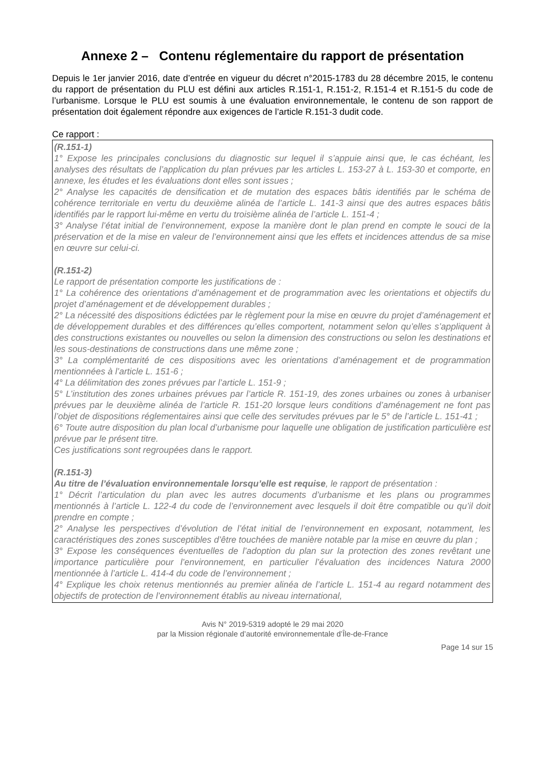Annexe 2 – Contenu réglementaire du rapport de présentation
Depuis le 1er janvier 2016, date d’entrée en vigueur du décret n°2015-1783 du 28 décembre 2015, le contenu du rapport de présentation du PLU est défini aux articles R.151-1, R.151-2, R.151-4 et R.151-5 du code de l’urbanisme. Lorsque le PLU est soumis à une évaluation environnementale, le contenu de son rapport de présentation doit également répondre aux exigences de l’article R.151-3 dudit code.
Ce rapport :
(R.151-1)
1° Expose les principales conclusions du diagnostic sur lequel il s’appuie ainsi que, le cas échéant, les analyses des résultats de l’application du plan prévues par les articles L. 153-27 à L. 153-30 et comporte, en annexe, les études et les évaluations dont elles sont issues ;
2° Analyse les capacités de densification et de mutation des espaces bâtis identifiés par le schéma de cohérence territoriale en vertu du deuxième alinéa de l’article L. 141-3 ainsi que des autres espaces bâtis identifiés par le rapport lui-même en vertu du troisième alinéa de l’article L. 151-4 ;
3° Analyse l’état initial de l’environnement, expose la manière dont le plan prend en compte le souci de la préservation et de la mise en valeur de l’environnement ainsi que les effets et incidences attendus de sa mise en œuvre sur celui-ci.
(R.151-2)
Le rapport de présentation comporte les justifications de :
1° La cohérence des orientations d’aménagement et de programmation avec les orientations et objectifs du projet d’aménagement et de développement durables ;
2° La nécessité des dispositions édictées par le règlement pour la mise en œuvre du projet d’aménagement et de développement durables et des différences qu’elles comportent, notamment selon qu’elles s’appliquent à des constructions existantes ou nouvelles ou selon la dimension des constructions ou selon les destinations et les sous-destinations de constructions dans une même zone ;
3° La complémentarité de ces dispositions avec les orientations d’aménagement et de programmation mentionnées à l’article L. 151-6 ;
4° La délimitation des zones prévues par l’article L. 151-9 ;
5° L’institution des zones urbaines prévues par l’article R. 151-19, des zones urbaines ou zones à urbaniser prévues par le deuxième alinéa de l’article R. 151-20 lorsque leurs conditions d’aménagement ne font pas l’objet de dispositions réglementaires ainsi que celle des servitudes prévues par le 5° de l’article L. 151-41 ;
6° Toute autre disposition du plan local d’urbanisme pour laquelle une obligation de justification particulière est prévue par le présent titre.
Ces justifications sont regroupées dans le rapport.
(R.151-3)
Au titre de l’évaluation environnementale lorsqu’elle est requise, le rapport de présentation :
1° Décrit l’articulation du plan avec les autres documents d’urbanisme et les plans ou programmes mentionnés à l’article L. 122-4 du code de l’environnement avec lesquels il doit être compatible ou qu’il doit prendre en compte ;
2° Analyse les perspectives d’évolution de l’état initial de l’environnement en exposant, notamment, les caractéristiques des zones susceptibles d’être touchées de manière notable par la mise en œuvre du plan ;
3° Expose les conséquences éventuelles de l’adoption du plan sur la protection des zones revêtant une importance particulière pour l’environnement, en particulier l’évaluation des incidences Natura 2000 mentionnée à l’article L. 414-4 du code de l’environnement ;
4° Explique les choix retenus mentionnés au premier alinéa de l’article L. 151-4 au regard notamment des objectifs de protection de l’environnement établis au niveau international,
Avis N° 2019-5319 adopté le 29 mai 2020
par la Mission régionale d’autorité environnementale d’Île-de-France
Page 14 sur 15